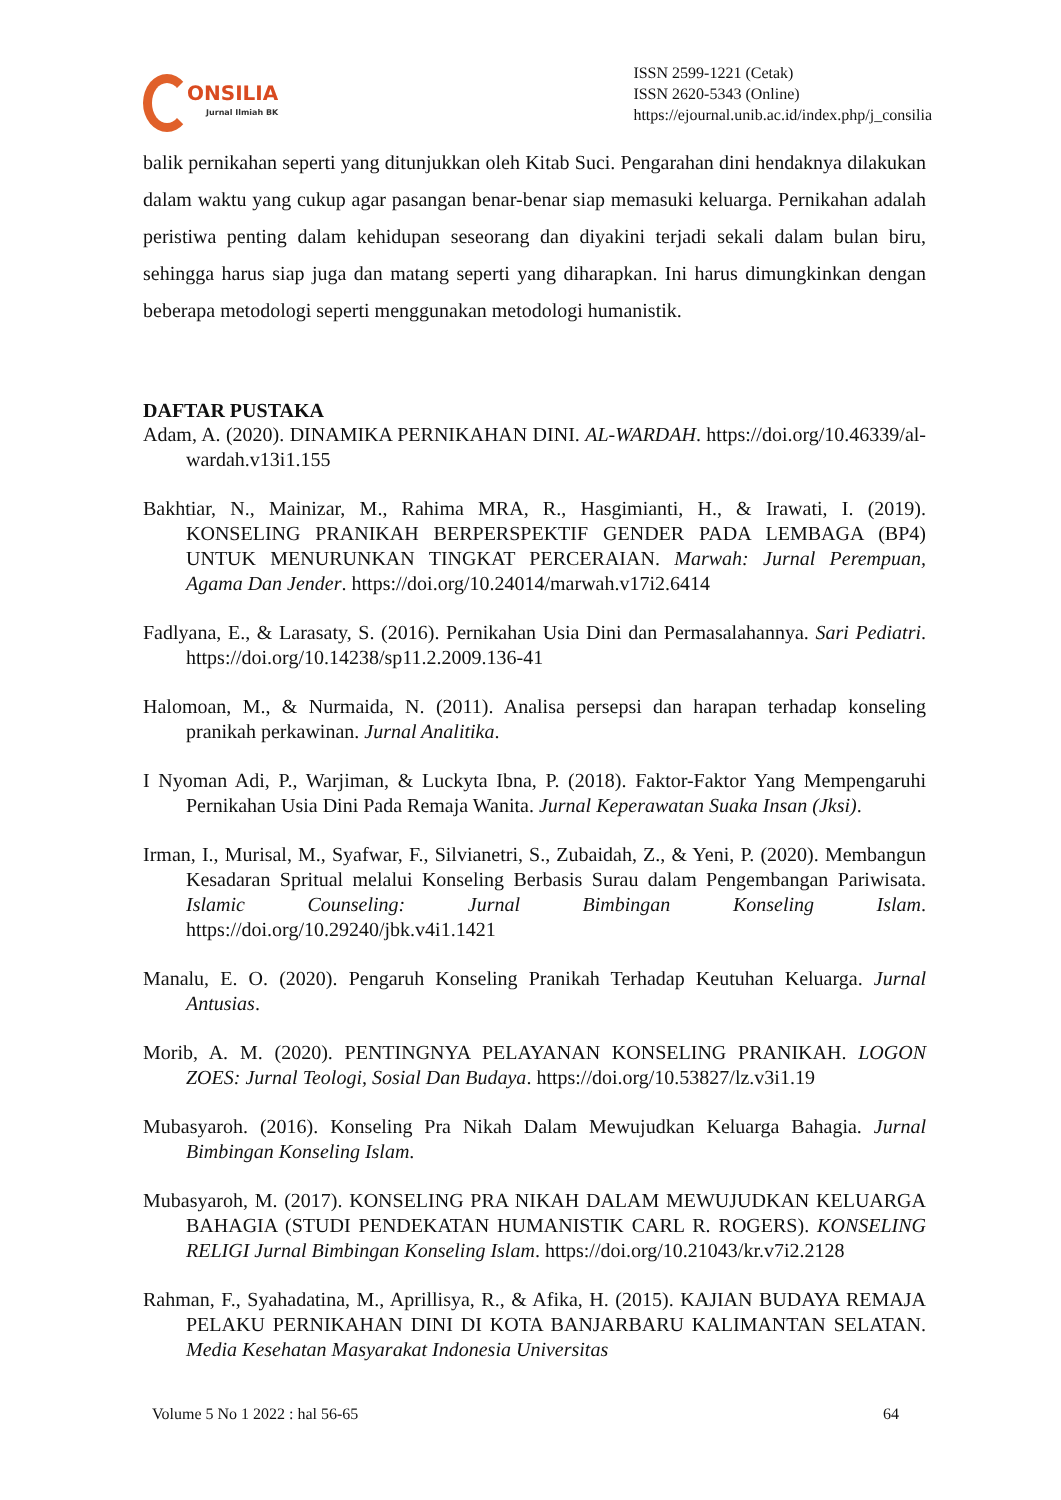ONSILIA
Jurnal Ilmiah BK
ISSN 2599-1221 (Cetak)
ISSN 2620-5343 (Online)
https://ejournal.unib.ac.id/index.php/j_consilia
balik pernikahan seperti yang ditunjukkan oleh Kitab Suci. Pengarahan dini hendaknya dilakukan dalam waktu yang cukup agar pasangan benar-benar siap memasuki keluarga. Pernikahan adalah peristiwa penting dalam kehidupan seseorang dan diyakini terjadi sekali dalam bulan biru, sehingga harus siap juga dan matang seperti yang diharapkan. Ini harus dimungkinkan dengan beberapa metodologi seperti menggunakan metodologi humanistik.
DAFTAR PUSTAKA
Adam, A. (2020). DINAMIKA PERNIKAHAN DINI. AL-WARDAH. https://doi.org/10.46339/al-wardah.v13i1.155
Bakhtiar, N., Mainizar, M., Rahima MRA, R., Hasgimianti, H., & Irawati, I. (2019). KONSELING PRANIKAH BERPERSPEKTIF GENDER PADA LEMBAGA (BP4) UNTUK MENURUNKAN TINGKAT PERCERAIAN. Marwah: Jurnal Perempuan, Agama Dan Jender. https://doi.org/10.24014/marwah.v17i2.6414
Fadlyana, E., & Larasaty, S. (2016). Pernikahan Usia Dini dan Permasalahannya. Sari Pediatri. https://doi.org/10.14238/sp11.2.2009.136-41
Halomoan, M., & Nurmaida, N. (2011). Analisa persepsi dan harapan terhadap konseling pranikah perkawinan. Jurnal Analitika.
I Nyoman Adi, P., Warjiman, & Luckyta Ibna, P. (2018). Faktor-Faktor Yang Mempengaruhi Pernikahan Usia Dini Pada Remaja Wanita. Jurnal Keperawatan Suaka Insan (Jksi).
Irman, I., Murisal, M., Syafwar, F., Silvianetri, S., Zubaidah, Z., & Yeni, P. (2020). Membangun Kesadaran Spritual melalui Konseling Berbasis Surau dalam Pengembangan Pariwisata. Islamic Counseling: Jurnal Bimbingan Konseling Islam. https://doi.org/10.29240/jbk.v4i1.1421
Manalu, E. O. (2020). Pengaruh Konseling Pranikah Terhadap Keutuhan Keluarga. Jurnal Antusias.
Morib, A. M. (2020). PENTINGNYA PELAYANAN KONSELING PRANIKAH. LOGON ZOES: Jurnal Teologi, Sosial Dan Budaya. https://doi.org/10.53827/lz.v3i1.19
Mubasyaroh. (2016). Konseling Pra Nikah Dalam Mewujudkan Keluarga Bahagia. Jurnal Bimbingan Konseling Islam.
Mubasyaroh, M. (2017). KONSELING PRA NIKAH DALAM MEWUJUDKAN KELUARGA BAHAGIA (STUDI PENDEKATAN HUMANISTIK CARL R. ROGERS). KONSELING RELIGI Jurnal Bimbingan Konseling Islam. https://doi.org/10.21043/kr.v7i2.2128
Rahman, F., Syahadatina, M., Aprillisya, R., & Afika, H. (2015). KAJIAN BUDAYA REMAJA PELAKU PERNIKAHAN DINI DI KOTA BANJARBARU KALIMANTAN SELATAN. Media Kesehatan Masyarakat Indonesia Universitas
Volume 5 No 1 2022 : hal 56-65 64